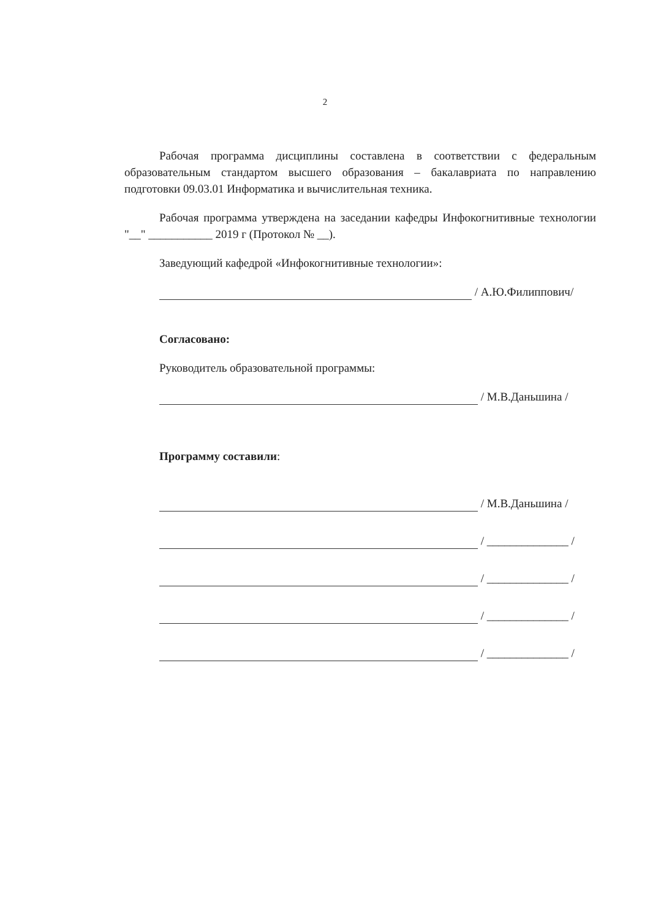2
Рабочая программа дисциплины составлена в соответствии с федеральным образовательным стандартом высшего образования – бакалавриата по направлению подготовки 09.03.01 Информатика и вычислительная техника.
Рабочая программа утверждена на заседании кафедры Инфокогнитивные технологии "__" ___________ 2019 г (Протокол № __).
Заведующий кафедрой «Инфокогнитивные технологии»:
/ А.Ю.Филиппович/
Согласовано:
Руководитель образовательной программы:
/ М.В.Даньшина /
Программу составили:
/ М.В.Даньшина /
/ ______________ /
/ ______________ /
/ ______________ /
/ ______________ /